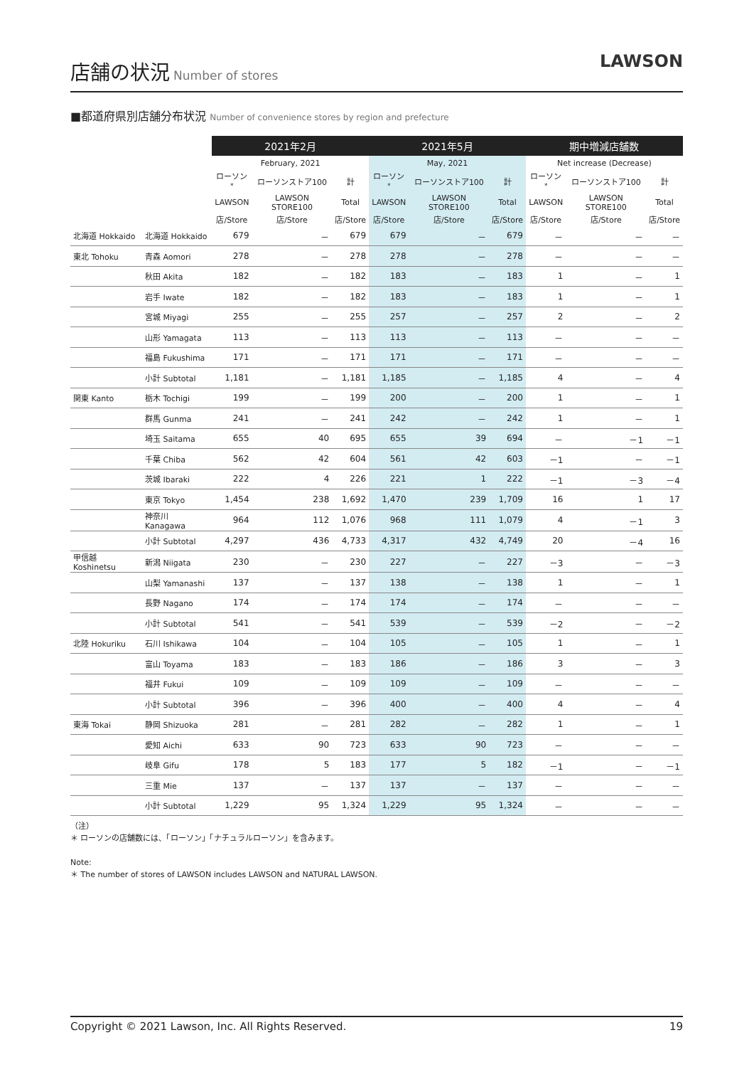店舗の状況
Number of stores
LAWSON
■都道府県別店舗分布状況 Number of convenience stores by region and prefecture
| | | 2021年2月 | | | 2021年5月 | | | 期中増減店舗数 | | |
| --- | --- | --- | --- | --- | --- | --- | --- | --- | --- | --- |
| | | February, 2021 | | | May, 2021 | | | Net increase (Decrease) | | |
| | | ローソン<sup>*</sup> | ローソンストア100 | 計 | ローソン<sup>*</sup> | ローソンストア100 | 計 | ローソン<sup>*</sup> | ローソンストア100 | 計 |
| | | LAWSON | LAWSON STORE100 | Total | LAWSON | LAWSON STORE100 | Total | LAWSON | LAWSON STORE100 | Total |
| | | 店/Store | 店/Store | 店/Store | 店/Store | 店/Store | 店/Store | 店/Store | 店/Store | 店/Store |
| 北海道 Hokkaido | 北海道 Hokkaido | 679 | － | 679 | 679 | － | 679 | － | － | － |
| 東北 Tohoku | 青森 Aomori | 278 | － | 278 | 278 | － | 278 | － | － | － |
| | 秋田 Akita | 182 | － | 182 | 183 | － | 183 | 1 | － | 1 |
| | 岩手 Iwate | 182 | － | 182 | 183 | － | 183 | 1 | － | 1 |
| | 宮城 Miyagi | 255 | － | 255 | 257 | － | 257 | 2 | － | 2 |
| | 山形 Yamagata | 113 | － | 113 | 113 | － | 113 | － | － | － |
| | 福島 Fukushima | 171 | － | 171 | 171 | － | 171 | － | － | － |
| | 小計 Subtotal | 1,181 | － | 1,181 | 1,185 | － | 1,185 | 4 | － | 4 |
| 関東 Kanto | 栃木 Tochigi | 199 | － | 199 | 200 | － | 200 | 1 | － | 1 |
| | 群馬 Gunma | 241 | － | 241 | 242 | － | 242 | 1 | － | 1 |
| | 埼玉 Saitama | 655 | 40 | 695 | 655 | 39 | 694 | － | －1 | －1 |
| | 千葉 Chiba | 562 | 42 | 604 | 561 | 42 | 603 | －1 | － | －1 |
| | 茨城 Ibaraki | 222 | 4 | 226 | 221 | 1 | 222 | －1 | －3 | －4 |
| | 東京 Tokyo | 1,454 | 238 | 1,692 | 1,470 | 239 | 1,709 | 16 | 1 | 17 |
| | 神奈川 Kanagawa | 964 | 112 | 1,076 | 968 | 111 | 1,079 | 4 | －1 | 3 |
| | 小計 Subtotal | 4,297 | 436 | 4,733 | 4,317 | 432 | 4,749 | 20 | －4 | 16 |
| 甲信越 Koshinetsu | 新潟 Niigata | 230 | － | 230 | 227 | － | 227 | －3 | － | －3 |
| | 山梨 Yamanashi | 137 | － | 137 | 138 | － | 138 | 1 | － | 1 |
| | 長野 Nagano | 174 | － | 174 | 174 | － | 174 | － | － | － |
| | 小計 Subtotal | 541 | － | 541 | 539 | － | 539 | －2 | － | －2 |
| 北陸 Hokuriku | 石川 Ishikawa | 104 | － | 104 | 105 | － | 105 | 1 | － | 1 |
| | 富山 Toyama | 183 | － | 183 | 186 | － | 186 | 3 | － | 3 |
| | 福井 Fukui | 109 | － | 109 | 109 | － | 109 | － | － | － |
| | 小計 Subtotal | 396 | － | 396 | 400 | － | 400 | 4 | － | 4 |
| 東海 Tokai | 静岡 Shizuoka | 281 | － | 281 | 282 | － | 282 | 1 | － | 1 |
| | 愛知 Aichi | 633 | 90 | 723 | 633 | 90 | 723 | － | － | － |
| | 岐阜 Gifu | 178 | 5 | 183 | 177 | 5 | 182 | －1 | － | －1 |
| | 三重 Mie | 137 | － | 137 | 137 | － | 137 | － | － | － |
| | 小計 Subtotal | 1,229 | 95 | 1,324 | 1,229 | 95 | 1,324 | － | － | － |
（注）
＊ ローソンの店舗数には、「ローソン」「ナチュラルローソン」を含みます。
Note:
＊ The number of stores of LAWSON includes LAWSON and NATURAL LAWSON.
Copyright © 2021 Lawson, Inc. All Rights Reserved. 19